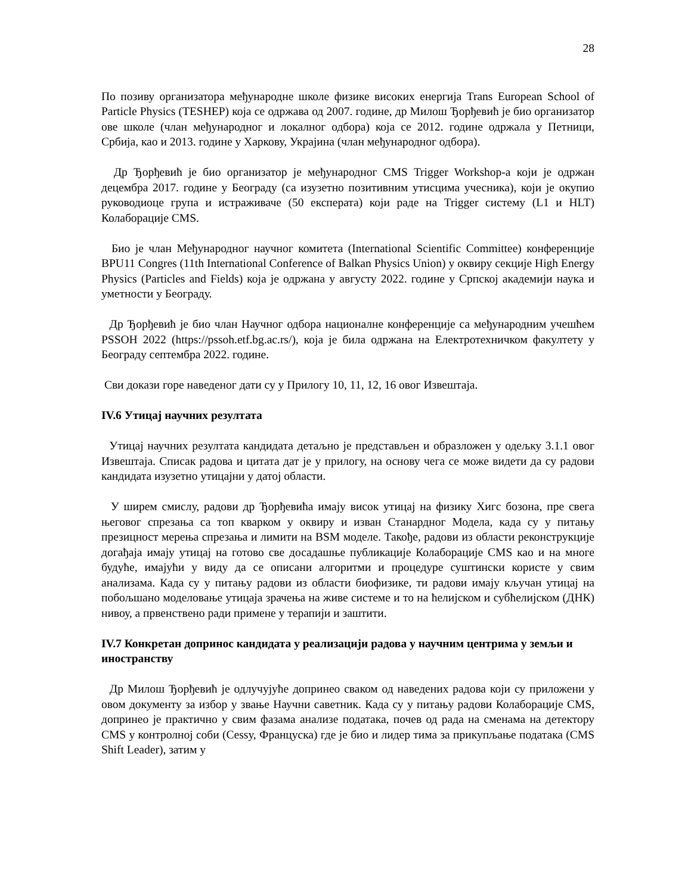28
По позиву организатора међународне школе физике високих енергија Trans European School of Particle Physics (TESHEP) која се одржава од 2007. године, др Милош Ђорђевић је био организатор ове школе (члан међународног и локалног одбора) која се 2012. године одржала у Петници, Србија, као и 2013. године у Харкову, Украјина (члан међународног одбора).
Др Ђорђевић је био организатор је међународног CMS Trigger Workshop-а који је одржан децембра 2017. године у Београду (са изузетно позитивним утисцима учесника), који је окупио руководиоце група и истраживаче (50 експерата) који раде на Trigger систему (L1 и HLT) Колаборације CMS.
Био је члан Међународног научног комитета (International Scientific Committee) конференције BPU11 Congres (11th International Conference of Balkan Physics Union) у оквиру секције High Energy Physics (Particles and Fields) која је одржана у августу 2022. године у Српској академији наука и уметности у Београду.
Др Ђорђевић је био члан Научног одбора националне конференције са међународним учешћем PSSOH 2022 (https://pssoh.etf.bg.ac.rs/), која је била одржана на Електротехничком факултету у Београду септембра 2022. године.
Сви докази горе наведеног дати су у Прилогу 10, 11, 12, 16 овог Извештаја.
IV.6 Утицај научних резултата
Утицај научних резултата кандидата детаљно је представљен и образложен у одељку 3.1.1 овог Извештаја. Списак радова и цитата дат је у прилогу, на основу чега се може видети да су радови кандидата изузетно утицајни у датој области.
У ширем смислу, радови др Ђорђевића имају висок утицај на физику Хигс бозона, пре свега његовог спрезања са топ кварком у оквиру и изван Станардног Модела, када су у питању презицност мерења спрезања и лимити на BSM моделе. Такође, радови из области реконструкције догађаја имају утицај на готово све досадашње публикације Колаборације CMS као и на многе будуће, имајући у виду да се описани алгоритми и процедуре суштински користе у свим анализама. Када су у питању радови из области биофизике, ти радови имају кључан утицај на побољшано моделовање утицаја зрачења на живе системе и то на ћелијском и субћелијском (ДНК) нивоу, а првенствено ради примене у терапији и заштити.
IV.7 Конкретан допринос кандидата у реализацији радова у научним центрима у земљи и иностранству
Др Милош Ђорђевић је одлучујуће допринео сваком од наведених радова који су приложени у овом документу за избор у звање Научни саветник. Када су у питању радови Колаборације CMS, допринео је практично у свим фазама анализе података, почев од рада на сменама на детектору CMS у контролној соби (Cessy, Француска) где је био и лидер тима за прикупљање података (CMS Shift Leader), затим у